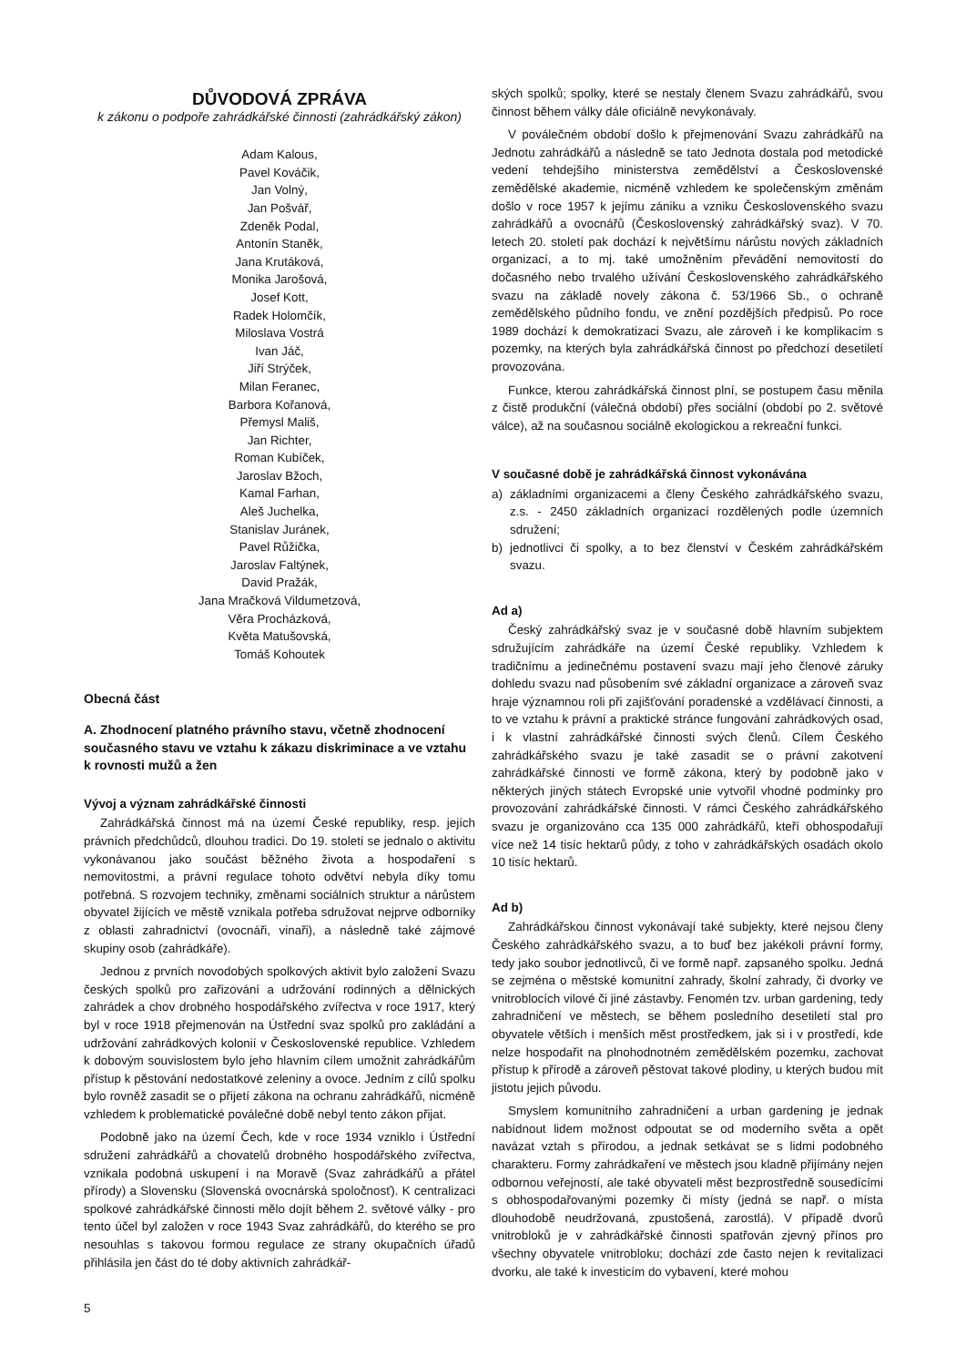DŮVODOVÁ ZPRÁVA
k zákonu o podpoře zahrádkářské činnosti (zahrádkářský zákon)
Adam Kalous,
Pavel Kováčik,
Jan Volný,
Jan Pošvář,
Zdeněk Podal,
Antonín Staněk,
Jana Krutáková,
Monika Jarošová,
Josef Kott,
Radek Holomčík,
Miloslava Vostrá
Ivan Jáč,
Jiří Strýček,
Milan Feranec,
Barbora Kořanová,
Přemysl Mališ,
Jan Richter,
Roman Kubíček,
Jaroslav Bžoch,
Kamal Farhan,
Aleš Juchelka,
Stanislav Juránek,
Pavel Růžička,
Jaroslav Faltýnek,
David Pražák,
Jana Mračková Vildumetzová,
Věra Procházková,
Květa Matušovská,
Tomáš Kohoutek
Obecná část
A. Zhodnocení platného právního stavu, včetně zhodnocení současného stavu ve vztahu k zákazu diskriminace a ve vztahu k rovnosti mužů a žen
Vývoj a význam zahrádkářské činnosti
Zahrádkářská činnost má na území České republiky, resp. jejích právních předchůdců, dlouhou tradici. Do 19. století se jednalo o aktivitu vykonávanou jako součást běžného života a hospodaření s nemovitostmi, a právní regulace tohoto odvětví nebyla díky tomu potřebná. S rozvojem techniky, změnami sociálních struktur a nárůstem obyvatel žijících ve městě vznikala potřeba sdružovat nejprve odborníky z oblasti zahradnictví (ovocnáři, vinaři), a následně také zájmové skupiny osob (zahrádkáře).
Jednou z prvních novodobých spolkových aktivit bylo založení Svazu českých spolků pro zařizování a udržování rodinných a dělnických zahrádek a chov drobného hospodářského zvířectva v roce 1917, který byl v roce 1918 přejmenován na Ústřední svaz spolků pro zakládání a udržování zahrádkových kolonií v Československé republice. Vzhledem k dobovým souvislostem bylo jeho hlavním cílem umožnit zahrádkářům přístup k pěstování nedostatkové zeleniny a ovoce. Jedním z cílů spolku bylo rovněž zasadit se o přijetí zákona na ochranu zahrádkářů, nicméně vzhledem k problematické poválečné době nebyl tento zákon přijat.
Podobně jako na území Čech, kde v roce 1934 vzniklo i Ústřední sdružení zahrádkářů a chovatelů drobného hospodářského zvířectva, vznikala podobná uskupení i na Moravě (Svaz zahrádkářů a přátel přírody) a Slovensku (Slovenská ovocnárská spoločnosť). K centralizaci spolkové zahrádkářské činnosti mělo dojít během 2. světové války - pro tento účel byl založen v roce 1943 Svaz zahrádkářů, do kterého se pro nesouhlas s takovou formou regulace ze strany okupačních úřadů přihlásila jen část do té doby aktivních zahrádkář-
ských spolků; spolky, které se nestaly členem Svazu zahrádkářů, svou činnost během války dále oficiálně nevykonávaly.
V poválečném období došlo k přejmenování Svazu zahrádkářů na Jednotu zahrádkářů a následně se tato Jednota dostala pod metodické vedení tehdejšího ministerstva zemědělství a Československé zemědělské akademie, nicméně vzhledem ke společenským změnám došlo v roce 1957 k jejímu zániku a vzniku Československého svazu zahrádkářů a ovocnářů (Československý zahrádkářský svaz). V 70. letech 20. století pak dochází k největšímu nárůstu nových základních organizací, a to mj. také umožněním převádění nemovitostí do dočasného nebo trvalého užívání Československého zahrádkářského svazu na základě novely zákona č. 53/1966 Sb., o ochraně zemědělského půdního fondu, ve znění pozdějších předpisů. Po roce 1989 dochází k demokratizaci Svazu, ale zároveň i ke komplikacím s pozemky, na kterých byla zahrádkářská činnost po předchozí desetiletí provozována.
Funkce, kterou zahrádkářská činnost plní, se postupem času měnila z čistě produkční (válečná období) přes sociální (období po 2. světové válce), až na současnou sociálně ekologickou a rekreační funkci.
V současné době je zahrádkářská činnost vykonávána
a) základními organizacemi a členy Českého zahrádkářského svazu, z.s. - 2450 základních organizací rozdělených podle územních sdružení;
b) jednotlivci či spolky, a to bez členství v Českém zahrádkářském svazu.
Ad a)
Český zahrádkářský svaz je v současné době hlavním subjektem sdružujícím zahrádkáře na území České republiky. Vzhledem k tradičnímu a jedinečnému postavení svazu mají jeho členové záruky dohledu svazu nad působením své základní organizace a zároveň svaz hraje významnou roli při zajišťování poradenské a vzdělávací činnosti, a to ve vztahu k právní a praktické stránce fungování zahrádkových osad, i k vlastní zahrádkářské činnosti svých členů. Cílem Českého zahrádkářského svazu je také zasadit se o právní zakotvení zahrádkářské činnosti ve formě zákona, který by podobně jako v některých jiných státech Evropské unie vytvořil vhodné podmínky pro provozování zahrádkářské činnosti. V rámci Českého zahrádkářského svazu je organizováno cca 135 000 zahrádkářů, kteří obhospodařují více než 14 tisíc hektarů půdy, z toho v zahrádkářských osadách okolo 10 tisíc hektarů.
Ad b)
Zahrádkářskou činnost vykonávají také subjekty, které nejsou členy Českého zahrádkářského svazu, a to buď bez jakékoli právní formy, tedy jako soubor jednotlivců, či ve formě např. zapsaného spolku. Jedná se zejména o městské komunitní zahrady, školní zahrady, či dvorky ve vnitroblocích vilové či jiné zástavby. Fenomén tzv. urban gardening, tedy zahradničení ve městech, se během posledního desetiletí stal pro obyvatele větších i menších měst prostředkem, jak si i v prostředí, kde nelze hospodařit na plnohodnotném zemědělském pozemku, zachovat přístup k přírodě a zároveň pěstovat takové plodiny, u kterých budou mít jistotu jejich původu.
Smyslem komunitního zahradničení a urban gardening je jednak nabídnout lidem možnost odpoutat se od moderního světa a opět navázat vztah s přírodou, a jednak setkávat se s lidmi podobného charakteru. Formy zahrádkaření ve městech jsou kladně přijímány nejen odbornou veřejností, ale také obyvateli měst bezprostředně sousedícími s obhospodařovanými pozemky či místy (jedná se např. o místa dlouhodobě neudržovaná, zpustošená, zarostlá). V případě dvorů vnitrobloků je v zahrádkářské činnosti spatřován zjevný přínos pro všechny obyvatele vnitrobloku; dochází zde často nejen k revitalizaci dvorku, ale také k investicím do vybavení, které mohou
5